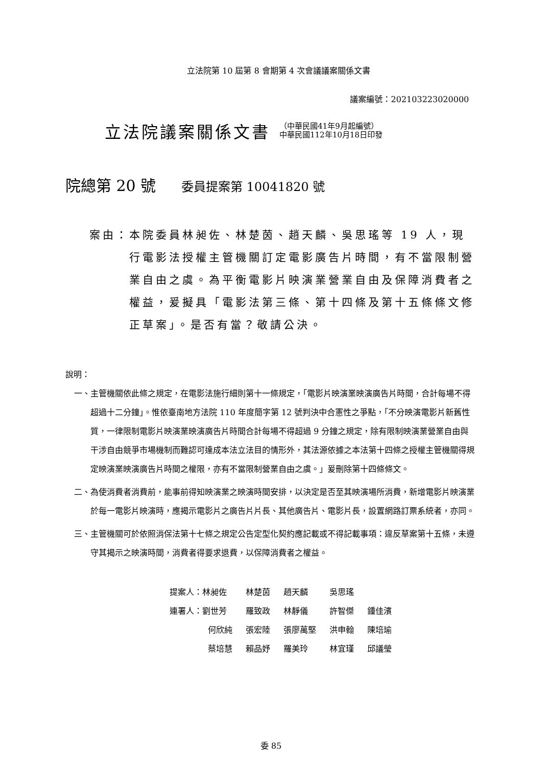立法院第 10 屆第 8 會期第 4 次會議議案關係文書
議案編號：202103223020000
立法院議案關係文書
（中華民國41年9月起編號）
中華民國112年10月18日印發
院總第 20 號 委員提案第 10041820 號
案由： 本院委員林昶佐、林楚茵、趙天麟、吳思瑤等 19 人，現行電影法授權主管機關訂定電影廣告片時間，有不當限制營業自由之虞。為平衡電影片映演業營業自由及保障消費者之權益，爰擬具「電影法第三條、第十四條及第十五條條文修正草案」。是否有當？敬請公決。
說明：
一、 主管機關依此條之規定，在電影法施行細則第十一條規定，「電影片映演業映演廣告片時間，合計每場不得超過十二分鐘」。惟依臺南地方法院 110 年度簡字第 12 號判決中合憲性之爭點，「不分映演電影片新舊性質，一律限制電影片映演業映演廣告片時間合計每場不得超過 9 分鐘之規定，除有限制映演業營業自由與干涉自由競爭市場機制而難認可達成本法立法目的情形外，其法源依據之本法第十四條之授權主管機關得規定映演業映演廣告片時間之權限，亦有不當限制營業自由之虞。」爰刪除第十四條條文。
二、 為使消費者消費前，能事前得知映演業之映演時間安排，以決定是否至其映演場所消費，新增電影片映演業於每一電影片映演時，應揭示電影片之廣告片片長、其他廣告片、電影片長，設置網路訂票系統者，亦同。
三、 主管機關可於依照消保法第十七條之規定公告定型化契約應記載或不得記載事項：違反草案第十五條，未遵守其揭示之映演時間，消費者得要求退費，以保障消費者之權益。
| 提案人：林昶佐 | 林楚茵 | 趙天麟 | 吳思瑤 | |
| 連署人：劉世芳 | 羅致政 | 林靜儀 | 許智傑 | 鍾佳濱 |
| 何欣純 | 張宏陸 | 張廖萬堅 | 洪申翰 | 陳培瑜 |
| 蔡培慧 | 賴品妤 | 羅美玲 | 林宜瑾 | 邱議瑩 |
委 85